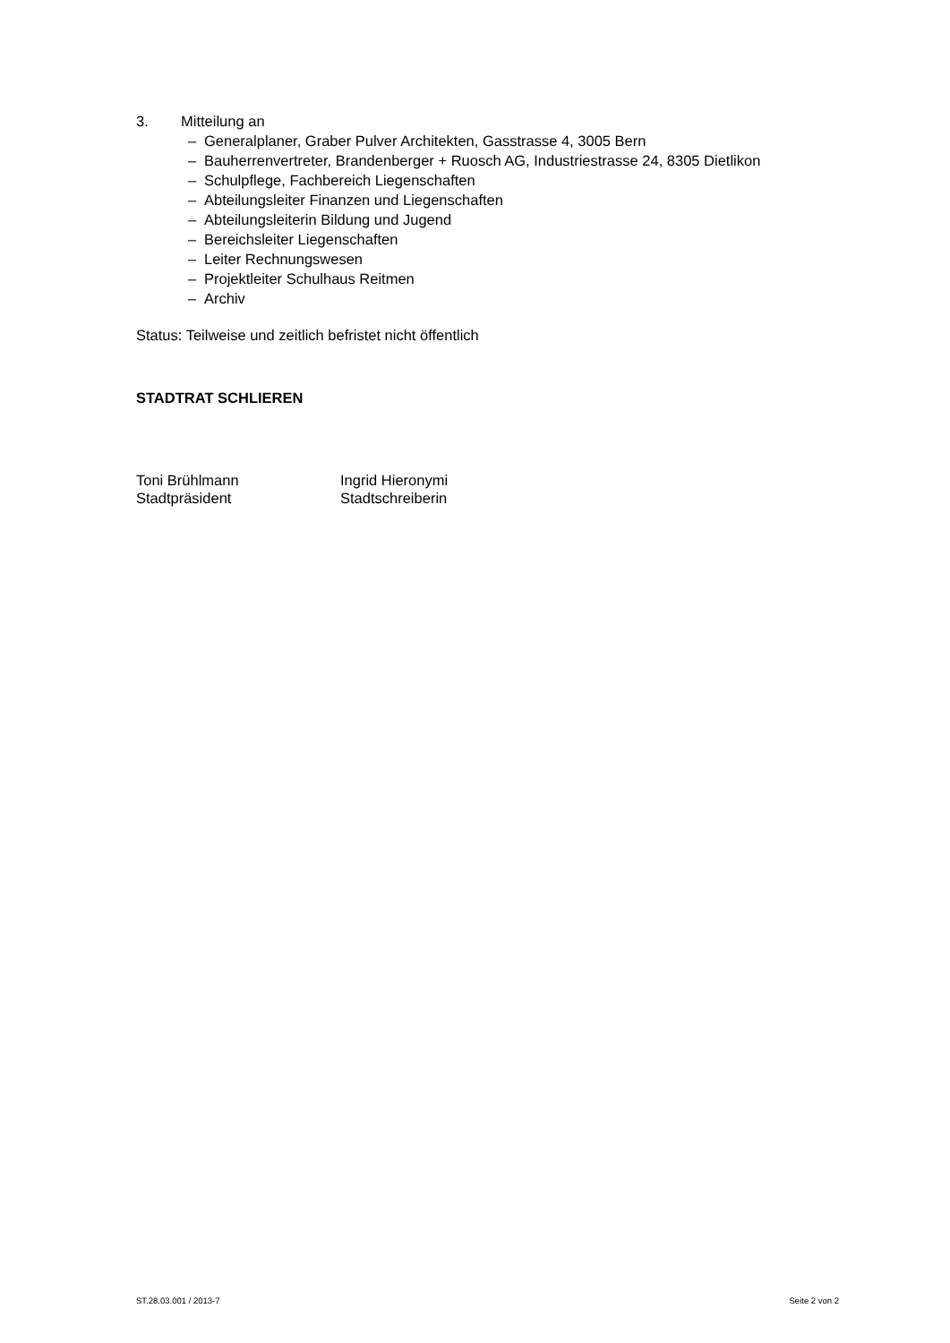3. Mitteilung an
– Generalplaner, Graber Pulver Architekten, Gasstrasse 4, 3005 Bern
– Bauherrenvertreter, Brandenberger + Ruosch AG, Industriestrasse 24, 8305 Dietlikon
– Schulpflege, Fachbereich Liegenschaften
– Abteilungsleiter Finanzen und Liegenschaften
– Abteilungsleiterin Bildung und Jugend
– Bereichsleiter Liegenschaften
– Leiter Rechnungswesen
– Projektleiter Schulhaus Reitmen
– Archiv
Status: Teilweise und zeitlich befristet nicht öffentlich
STADTRAT SCHLIEREN
Toni Brühlmann
Stadtpräsident
Ingrid Hieronymi
Stadtschreiberin
ST.28.03.001 / 2013-7 Seite 2 von 2